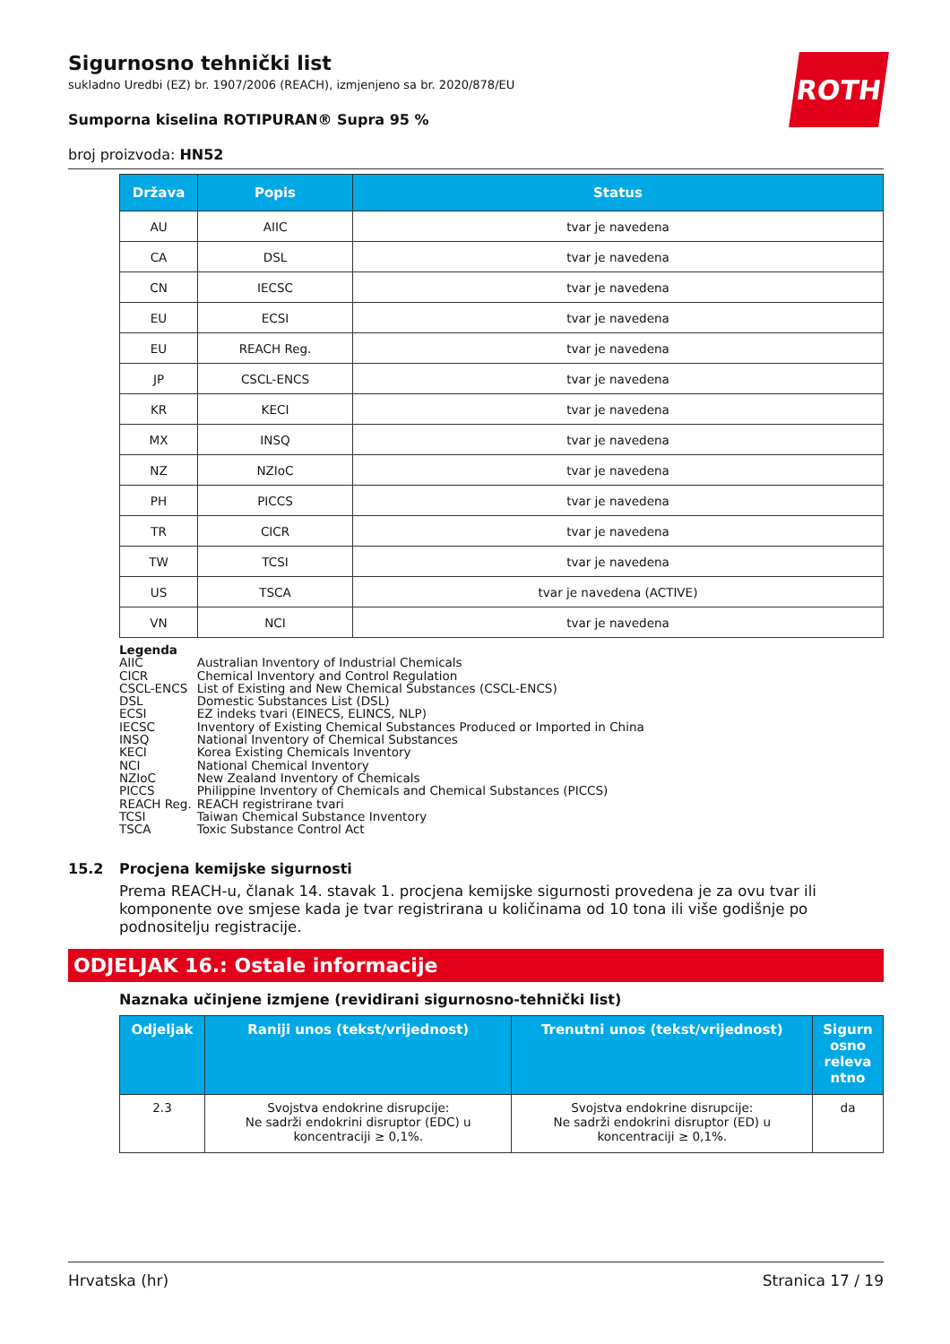ROTH
Sigurnosno tehnički list
sukladno Uredbi (EZ) br. 1907/2006 (REACH), izmjenjeno sa br. 2020/878/EU
Sumporna kiselina ROTIPURAN® Supra 95 %
broj proizvoda: HN52
| Država | Popis | Status |
| --- | --- | --- |
| AU | AIIC | tvar je navedena |
| CA | DSL | tvar je navedena |
| CN | IECSC | tvar je navedena |
| EU | ECSI | tvar je navedena |
| EU | REACH Reg. | tvar je navedena |
| JP | CSCL-ENCS | tvar je navedena |
| KR | KECI | tvar je navedena |
| MX | INSQ | tvar je navedena |
| NZ | NZIoC | tvar je navedena |
| PH | PICCS | tvar je navedena |
| TR | CICR | tvar je navedena |
| TW | TCSI | tvar je navedena |
| US | TSCA | tvar je navedena (ACTIVE) |
| VN | NCI | tvar je navedena |
Legenda
| AIIC | Australian Inventory of Industrial Chemicals |
| CICR | Chemical Inventory and Control Regulation |
| CSCL-ENCS | List of Existing and New Chemical Substances (CSCL-ENCS) |
| DSL | Domestic Substances List (DSL) |
| ECSI | EZ indeks tvari (EINECS, ELINCS, NLP) |
| IECSC | Inventory of Existing Chemical Substances Produced or Imported in China |
| INSQ | National Inventory of Chemical Substances |
| KECI | Korea Existing Chemicals Inventory |
| NCI | National Chemical Inventory |
| NZIoC | New Zealand Inventory of Chemicals |
| PICCS | Philippine Inventory of Chemicals and Chemical Substances (PICCS) |
| REACH Reg. | REACH registrirane tvari |
| TCSI | Taiwan Chemical Substance Inventory |
| TSCA | Toxic Substance Control Act |
15.2 Procjena kemijske sigurnosti
Prema REACH-u, članak 14. stavak 1. procjena kemijske sigurnosti provedena je za ovu tvar ili komponente ove smjese kada je tvar registrirana u količinama od 10 tona ili više godišnje po podnositelju registracije.
ODJELJAK 16.: Ostale informacije
Naznaka učinjene izmjene (revidirani sigurnosno-tehnički list)
| Odjeljak | Raniji unos (tekst/vrijednost) | Trenutni unos (tekst/vrijednost) | Sigurn osno releva ntno |
| --- | --- | --- | --- |
| 2.3 | Svojstva endokrine disrupcije: Ne sadrži endokrini disruptor (EDC) u koncentraciji ≥ 0,1%. | Svojstva endokrine disrupcije: Ne sadrži endokrini disruptor (ED) u koncentraciji ≥ 0,1%. | da |
Hrvatska (hr) Stranica 17 / 19